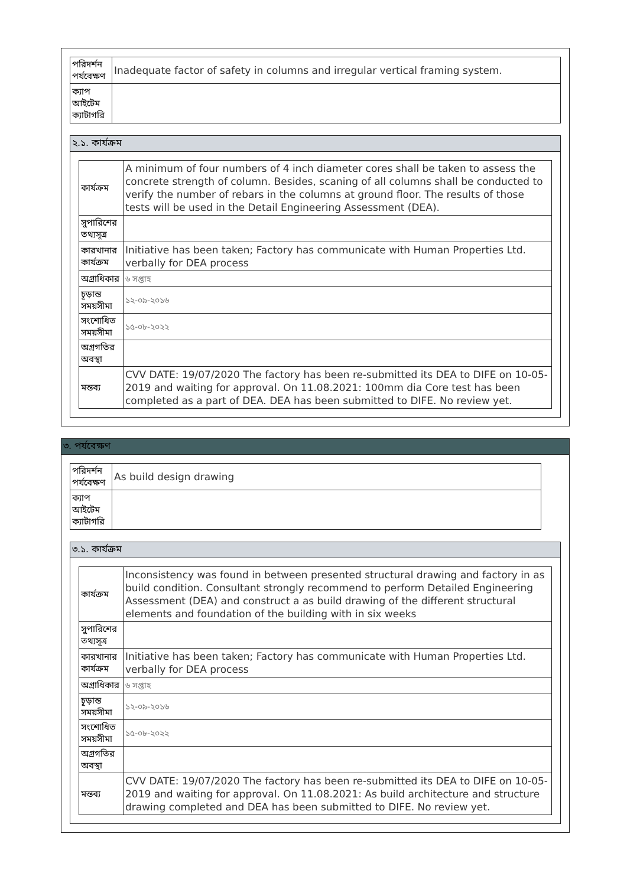| পরিদর্শন পর্যবেক্ষণ | Inadequate factor of safety in columns and irregular vertical framing system. |
| ক্যাপ আইটেম ক্যাটাগরি | |
২.১. কার্যক্রম
| কার্যক্রম | A minimum of four numbers of 4 inch diameter cores shall be taken to assess the concrete strength of column. Besides, scaning of all columns shall be conducted to verify the number of rebars in the columns at ground floor. The results of those tests will be used in the Detail Engineering Assessment (DEA). |
| সুপারিশের তথ্যসূত্র | |
| কারখানার কার্যক্রম | Initiative has been taken; Factory has communicate with Human Properties Ltd. verbally for DEA process |
| অগ্রাধিকার | ৬ সপ্তাহ |
| চূড়ান্ত সময়সীমা | ১২-০৯-২০১৬ |
| সংশোধিত সময়সীমা | ১৫-০৮-২০২২ |
| অগ্রগতির অবস্থা | |
| মন্তব্য | CVV DATE: 19/07/2020 The factory has been re-submitted its DEA to DIFE on 10-05-2019 and waiting for approval. On 11.08.2021: 100mm dia Core test has been completed as a part of DEA. DEA has been submitted to DIFE. No review yet. |
৩. পর্যবেক্ষণ
| পরিদর্শন পর্যবেক্ষণ | As build design drawing |
| ক্যাপ আইটেম ক্যাটাগরি | |
৩.১. কার্যক্রম
| কার্যক্রম | Inconsistency was found in between presented structural drawing and factory in as build condition. Consultant strongly recommend to perform Detailed Engineering Assessment (DEA) and construct a as build drawing of the different structural elements and foundation of the building with in six weeks |
| সুপারিশের তথ্যসূত্র | |
| কারখানার কার্যক্রম | Initiative has been taken; Factory has communicate with Human Properties Ltd. verbally for DEA process |
| অগ্রাধিকার | ৬ সপ্তাহ |
| চূড়ান্ত সময়সীমা | ১২-০৯-২০১৬ |
| সংশোধিত সময়সীমা | ১৫-০৮-২০২২ |
| অগ্রগতির অবস্থা | |
| মন্তব্য | CVV DATE: 19/07/2020 The factory has been re-submitted its DEA to DIFE on 10-05-2019 and waiting for approval. On 11.08.2021: As build architecture and structure drawing completed and DEA has been submitted to DIFE. No review yet. |